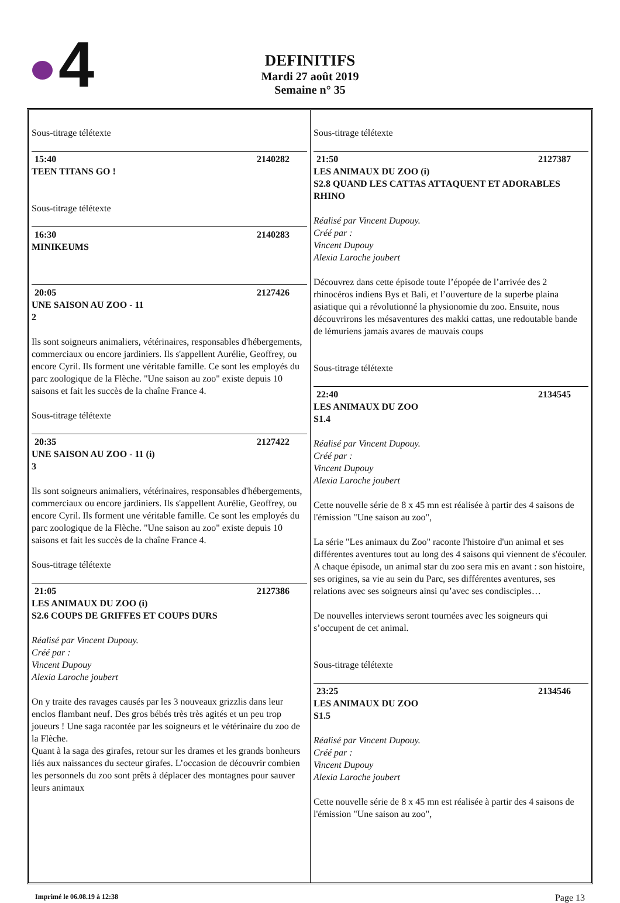4
DEFINITIFS
Mardi 27 août 2019
Semaine n° 35
Sous-titrage télétexte
15:40 2140282
TEEN TITANS GO !
Sous-titrage télétexte
16:30 2140283
MINIKEUMS
20:05 2127426
UNE SAISON AU ZOO - 11
2
Ils sont soigneurs animaliers, vétérinaires, responsables d'hébergements, commerciaux ou encore jardiniers. Ils s'appellent Aurélie, Geoffrey, ou encore Cyril. Ils forment une véritable famille. Ce sont les employés du parc zoologique de la Flèche. "Une saison au zoo" existe depuis 10 saisons et fait les succès de la chaîne France 4.
Sous-titrage télétexte
20:35 2127422
UNE SAISON AU ZOO - 11 (i)
3
Ils sont soigneurs animaliers, vétérinaires, responsables d'hébergements, commerciaux ou encore jardiniers. Ils s'appellent Aurélie, Geoffrey, ou encore Cyril. Ils forment une véritable famille. Ce sont les employés du parc zoologique de la Flèche. "Une saison au zoo" existe depuis 10 saisons et fait les succès de la chaîne France 4.
Sous-titrage télétexte
21:05 2127386
LES ANIMAUX DU ZOO (i)
S2.6 COUPS DE GRIFFES ET COUPS DURS
Réalisé par Vincent Dupouy.
Créé par :
Vincent Dupouy
Alexia Laroche joubert
On y traite des ravages causés par les 3 nouveaux grizzlis dans leur enclos flambant neuf. Des gros bébés très très agités et un peu trop joueurs ! Une saga racontée par les soigneurs et le vétérinaire du zoo de la Flèche.
Quant à la saga des girafes, retour sur les drames et les grands bonheurs liés aux naissances du secteur girafes. L’occasion de découvrir combien les personnels du zoo sont prêts à déplacer des montagnes pour sauver leurs animaux
Sous-titrage télétexte
21:50 2127387
LES ANIMAUX DU ZOO (i)
S2.8 QUAND LES CATTAS ATTAQUENT ET ADORABLES RHINO
Réalisé par Vincent Dupouy.
Créé par :
Vincent Dupouy
Alexia Laroche joubert
Découvrez dans cette épisode toute l’épopée de l’arrivée des 2 rhinocéros indiens Bys et Bali, et l’ouverture de la superbe plaina asiatique qui a révolutionné la physionomie du zoo. Ensuite, nous découvrirons les mésaventures des makki cattas, une redoutable bande de lémuriens jamais avares de mauvais coups
Sous-titrage télétexte
22:40 2134545
LES ANIMAUX DU ZOO
S1.4
Réalisé par Vincent Dupouy.
Créé par :
Vincent Dupouy
Alexia Laroche joubert
Cette nouvelle série de 8 x 45 mn est réalisée à partir des 4 saisons de l'émission "Une saison au zoo",
La série "Les animaux du Zoo" raconte l'histoire d'un animal et ses différentes aventures tout au long des 4 saisons qui viennent de s'écouler. A chaque épisode, un animal star du zoo sera mis en avant : son histoire, ses origines, sa vie au sein du Parc, ses différentes aventures, ses relations avec ses soigneurs ainsi qu’avec ses condisciples…
De nouvelles interviews seront tournées avec les soigneurs qui s’occupent de cet animal.
Sous-titrage télétexte
23:25 2134546
LES ANIMAUX DU ZOO
S1.5
Réalisé par Vincent Dupouy.
Créé par :
Vincent Dupouy
Alexia Laroche joubert
Cette nouvelle série de 8 x 45 mn est réalisée à partir des 4 saisons de l'émission "Une saison au zoo",
Imprimé le 06.08.19 à 12:38 Page 13